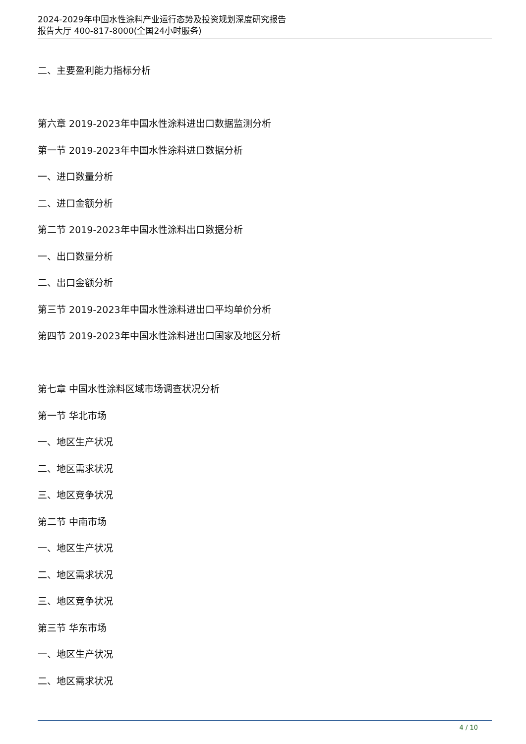2024-2029年中国水性涂料产业运行态势及投资规划深度研究报告
报告大厅 400-817-8000(全国24小时服务)
二、主要盈利能力指标分析
第六章 2019-2023年中国水性涂料进出口数据监测分析
第一节 2019-2023年中国水性涂料进口数据分析
一、进口数量分析
二、进口金额分析
第二节 2019-2023年中国水性涂料出口数据分析
一、出口数量分析
二、出口金额分析
第三节 2019-2023年中国水性涂料进出口平均单价分析
第四节 2019-2023年中国水性涂料进出口国家及地区分析
第七章 中国水性涂料区域市场调查状况分析
第一节 华北市场
一、地区生产状况
二、地区需求状况
三、地区竞争状况
第二节 中南市场
一、地区生产状况
二、地区需求状况
三、地区竞争状况
第三节 华东市场
一、地区生产状况
二、地区需求状况
4 / 10